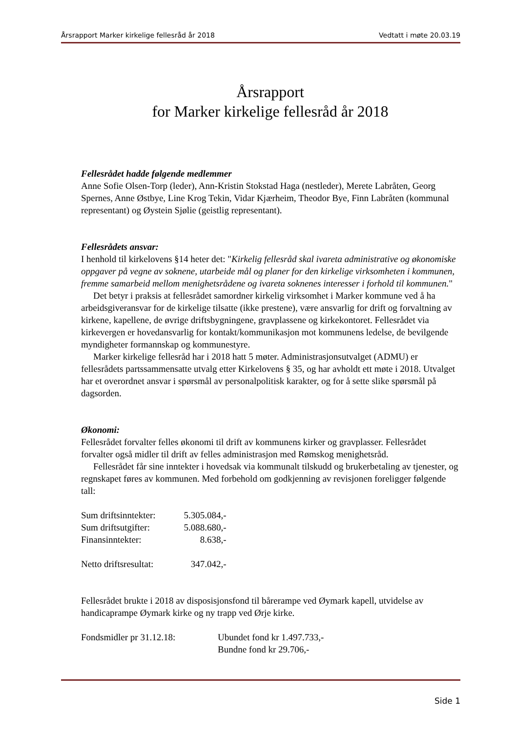Årsrapport Marker kirkelige fellesråd år 2018 Vedtatt i møte 20.03.19
Årsrapport
for Marker kirkelige fellesråd år 2018
Fellesrådet hadde følgende medlemmer
Anne Sofie Olsen-Torp (leder), Ann-Kristin Stokstad Haga (nestleder), Merete Labråten, Georg Spernes, Anne Østbye, Line Krog Tekin, Vidar Kjærheim, Theodor Bye, Finn Labråten (kommunal representant) og Øystein Sjølie (geistlig representant).
Fellesrådets ansvar:
I henhold til kirkelovens §14 heter det: "Kirkelig fellesråd skal ivareta administrative og økonomiske oppgaver på vegne av soknene, utarbeide mål og planer for den kirkelige virksomheten i kommunen, fremme samarbeid mellom menighetsrådene og ivareta soknenes interesser i forhold til kommunen."
Det betyr i praksis at fellesrådet samordner kirkelig virksomhet i Marker kommune ved å ha arbeidsgiveransvar for de kirkelige tilsatte (ikke prestene), være ansvarlig for drift og forvaltning av kirkene, kapellene, de øvrige driftsbygningene, gravplassene og kirkekontoret. Fellesrådet via kirkevergen er hovedansvarlig for kontakt/kommunikasjon mot kommunens ledelse, de bevilgende myndigheter formannskap og kommunestyre.
Marker kirkelige fellesråd har i 2018 hatt 5 møter. Administrasjonsutvalget (ADMU) er fellesrådets partssammensatte utvalg etter Kirkelovens § 35, og har avholdt ett møte i 2018. Utvalget har et overordnet ansvar i spørsmål av personalpolitisk karakter, og for å sette slike spørsmål på dagsorden.
Økonomi:
Fellesrådet forvalter felles økonomi til drift av kommunens kirker og gravplasser. Fellesrådet forvalter også midler til drift av felles administrasjon med Rømskog menighetsråd.
Fellesrådet får sine inntekter i hovedsak via kommunalt tilskudd og brukerbetaling av tjenester, og regnskapet føres av kommunen. Med forbehold om godkjenning av revisjonen foreligger følgende tall:
| Sum driftsinntekter: | 5.305.084,- |
| Sum driftsutgifter: | 5.088.680,- |
| Finansinntekter: | 8.638,- |
| Netto driftsresultat: | 347.042,- |
Fellesrådet brukte i 2018 av disposisjonsfond til bårerampe ved Øymark kapell, utvidelse av handicaprampe Øymark kirke og ny trapp ved Ørje kirke.
| Fondsmidler pr 31.12.18: | Ubundet fond kr 1.497.733,- |
| | Bundne fond kr 29.706,- |
Side 1